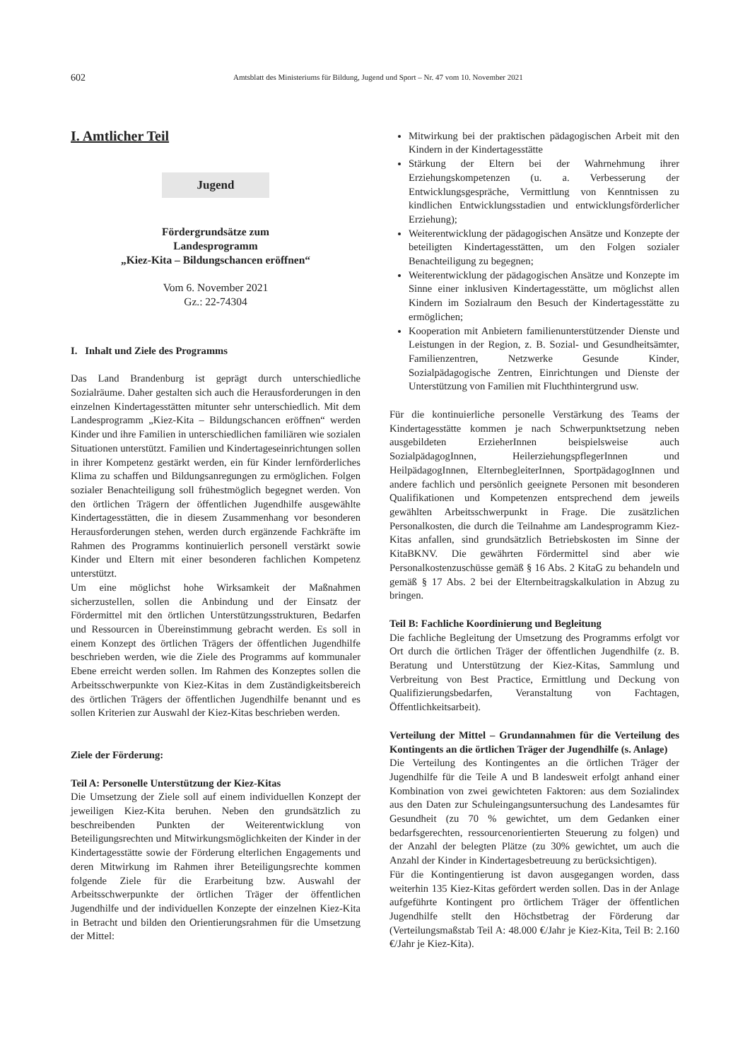602 Amtsblatt des Ministeriums für Bildung, Jugend und Sport – Nr. 47 vom 10. November 2021
I. Amtlicher Teil
Jugend
Fördergrundsätze zum
Landesprogramm
„Kiez-Kita – Bildungschancen eröffnen“
Vom 6. November 2021
Gz.: 22-74304
I. Inhalt und Ziele des Programms
Das Land Brandenburg ist geprägt durch unterschiedliche Sozialräume. Daher gestalten sich auch die Herausforderungen in den einzelnen Kindertagesstätten mitunter sehr unterschiedlich. Mit dem Landesprogramm „Kiez-Kita – Bildungschancen eröffnen“ werden Kinder und ihre Familien in unterschiedlichen familiären wie sozialen Situationen unterstützt. Familien und Kindertageseinrichtungen sollen in ihrer Kompetenz gestärkt werden, ein für Kinder lernförderliches Klima zu schaffen und Bildungsanregungen zu ermöglichen. Folgen sozialer Benachteiligung soll frühestmöglich begegnet werden. Von den örtlichen Trägern der öffentlichen Jugendhilfe ausgewählte Kindertagesstätten, die in diesem Zusammenhang vor besonderen Herausforderungen stehen, werden durch ergänzende Fachkräfte im Rahmen des Programms kontinuierlich personell verstärkt sowie Kinder und Eltern mit einer besonderen fachlichen Kompetenz unterstützt.
Um eine möglichst hohe Wirksamkeit der Maßnahmen sicherzustellen, sollen die Anbindung und der Einsatz der Fördermittel mit den örtlichen Unterstützungsstrukturen, Bedarfen und Ressourcen in Übereinstimmung gebracht werden. Es soll in einem Konzept des örtlichen Trägers der öffentlichen Jugendhilfe beschrieben werden, wie die Ziele des Programms auf kommunaler Ebene erreicht werden sollen. Im Rahmen des Konzeptes sollen die Arbeitsschwerpunkte von Kiez-Kitas in dem Zuständigkeitsbereich des örtlichen Trägers der öffentlichen Jugendhilfe benannt und es sollen Kriterien zur Auswahl der Kiez-Kitas beschrieben werden.
Ziele der Förderung:
Teil A: Personelle Unterstützung der Kiez-Kitas
Die Umsetzung der Ziele soll auf einem individuellen Konzept der jeweiligen Kiez-Kita beruhen. Neben den grundsätzlich zu beschreibenden Punkten der Weiterentwicklung von Beteiligungsrechten und Mitwirkungsmöglichkeiten der Kinder in der Kindertagesstätte sowie der Förderung elterlichen Engagements und deren Mitwirkung im Rahmen ihrer Beteiligungsrechte kommen folgende Ziele für die Erarbeitung bzw. Auswahl der Arbeitsschwerpunkte der örtlichen Träger der öffentlichen Jugendhilfe und der individuellen Konzepte der einzelnen Kiez-Kita in Betracht und bilden den Orientierungsrahmen für die Umsetzung der Mittel:
Mitwirkung bei der praktischen pädagogischen Arbeit mit den Kindern in der Kindertagesstätte
Stärkung der Eltern bei der Wahrnehmung ihrer Erziehungskompetenzen (u. a. Verbesserung der Entwicklungsgespräche, Vermittlung von Kenntnissen zu kindlichen Entwicklungsstadien und entwicklungsförderlicher Erziehung);
Weiterentwicklung der pädagogischen Ansätze und Konzepte der beteiligten Kindertagesstätten, um den Folgen sozialer Benachteiligung zu begegnen;
Weiterentwicklung der pädagogischen Ansätze und Konzepte im Sinne einer inklusiven Kindertagesstätte, um möglichst allen Kindern im Sozialraum den Besuch der Kindertagesstätte zu ermöglichen;
Kooperation mit Anbietern familienunterstützender Dienste und Leistungen in der Region, z. B. Sozial- und Gesundheitsämter, Familienzentren, Netzwerke Gesunde Kinder, Sozialpädagogische Zentren, Einrichtungen und Dienste der Unterstützung von Familien mit Fluchthintergrund usw.
Für die kontinuierliche personelle Verstärkung des Teams der Kindertagesstätte kommen je nach Schwerpunktsetzung neben ausgebildeten ErzieherInnen beispielsweise auch SozialpädagogInnen, HeilerziehungspflegerInnen und HeilpädagogInnen, ElternbegleiterInnen, SportpädagogInnen und andere fachlich und persönlich geeignete Personen mit besonderen Qualifikationen und Kompetenzen entsprechend dem jeweils gewählten Arbeitsschwerpunkt in Frage. Die zusätzlichen Personalkosten, die durch die Teilnahme am Landesprogramm Kiez-Kitas anfallen, sind grundsätzlich Betriebskosten im Sinne der KitaBKNV. Die gewährten Fördermittel sind aber wie Personalkostenzuschüsse gemäß § 16 Abs. 2 KitaG zu behandeln und gemäß § 17 Abs. 2 bei der Elternbeitragskalkulation in Abzug zu bringen.
Teil B: Fachliche Koordinierung und Begleitung
Die fachliche Begleitung der Umsetzung des Programms erfolgt vor Ort durch die örtlichen Träger der öffentlichen Jugendhilfe (z. B. Beratung und Unterstützung der Kiez-Kitas, Sammlung und Verbreitung von Best Practice, Ermittlung und Deckung von Qualifizierungsbedarfen, Veranstaltung von Fachtagen, Öffentlichkeitsarbeit).
Verteilung der Mittel – Grundannahmen für die Verteilung des Kontingents an die örtlichen Träger der Jugendhilfe (s. Anlage)
Die Verteilung des Kontingentes an die örtlichen Träger der Jugendhilfe für die Teile A und B landesweit erfolgt anhand einer Kombination von zwei gewichteten Faktoren: aus dem Sozialindex aus den Daten zur Schuleingangsuntersuchung des Landesamtes für Gesundheit (zu 70 % gewichtet, um dem Gedanken einer bedarfsgerechten, ressourcenorientierten Steuerung zu folgen) und der Anzahl der belegten Plätze (zu 30% gewichtet, um auch die Anzahl der Kinder in Kindertagesbetreuung zu berücksichtigen).
Für die Kontingentierung ist davon ausgegangen worden, dass weiterhin 135 Kiez-Kitas gefördert werden sollen. Das in der Anlage aufgeführte Kontingent pro örtlichem Träger der öffentlichen Jugendhilfe stellt den Höchstbetrag der Förderung dar (Verteilungsmaßstab Teil A: 48.000 €/Jahr je Kiez-Kita, Teil B: 2.160 €/Jahr je Kiez-Kita).